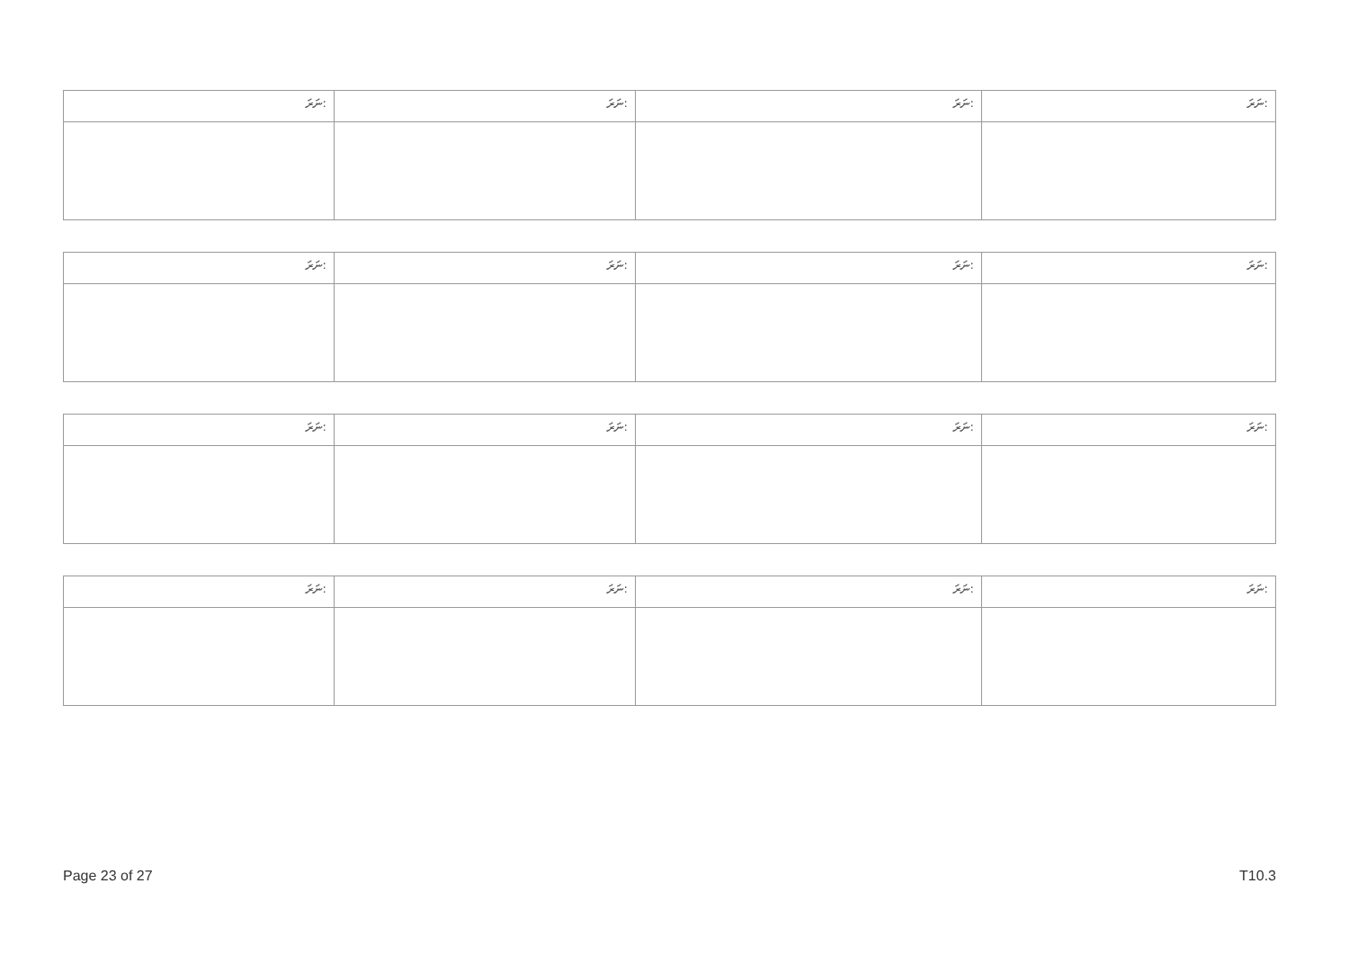| ނަރަ: | ނަރަ: | ނަރަ: | ނަރަ: |
| ނަރަ: | ނަރަ: | ނަރަ: | ނަރަ: |
| ނަރަ: | ނަރަ: | ނަރަ: | ނަރަ: |
| ނަރަ: | ނަރަ: | ނަރަ: | ނަރަ: |
Page 23 of 27 T10.3